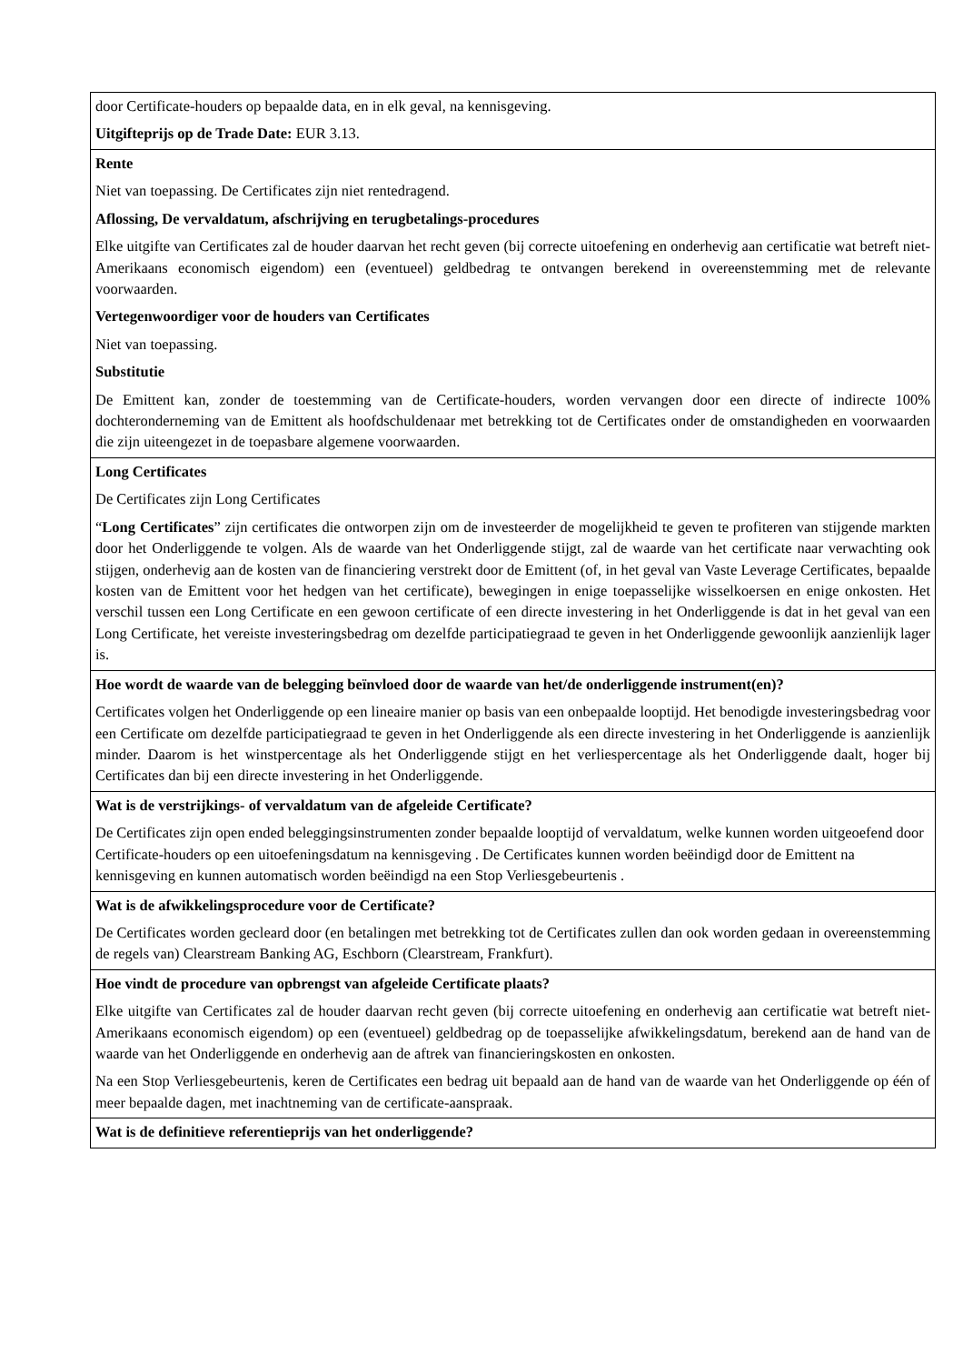| door Certificate-houders op bepaalde data, en in elk geval, na kennisgeving. Uitgifteprijs op de Trade Date: EUR 3.13. |
| Rente Niet van toepassing. De Certificates zijn niet rentedragend. Aflossing, De vervaldatum, afschrijving en terugbetalings-procedures Elke uitgifte van Certificates zal de houder daarvan het recht geven (bij correcte uitoefening en onderhevig aan certificatie wat betreft niet-Amerikaans economisch eigendom) een (eventueel) geldbedrag te ontvangen berekend in overeenstemming met de relevante voorwaarden. Vertegenwoordiger voor de houders van Certificates Niet van toepassing. Substitutie De Emittent kan, zonder de toestemming van de Certificate-houders, worden vervangen door een directe of indirecte 100% dochteronderneming van de Emittent als hoofdschuldenaar met betrekking tot de Certificates onder de omstandigheden en voorwaarden die zijn uiteengezet in de toepasbare algemene voorwaarden. |
| Long Certificates De Certificates zijn Long Certificates “ Long Certificates ” zijn certificates die ontworpen zijn om de investeerder de mogelijkheid te geven te profiteren van stijgende markten door het Onderliggende te volgen. Als de waarde van het Onderliggende stijgt, zal de waarde van het certificate naar verwachting ook stijgen, onderhevig aan de kosten van de financiering verstrekt door de Emittent (of, in het geval van Vaste Leverage Certificates, bepaalde kosten van de Emittent voor het hedgen van het certificate), bewegingen in enige toepasselijke wisselkoersen en enige onkosten. Het verschil tussen een Long Certificate en een gewoon certificate of een directe investering in het Onderliggende is dat in het geval van een Long Certificate, het vereiste investeringsbedrag om dezelfde participatiegraad te geven in het Onderliggende gewoonlijk aanzienlijk lager is. |
| Hoe wordt de waarde van de belegging beïnvloed door de waarde van het/de onderliggende instrument(en)? Certificates volgen het Onderliggende op een lineaire manier op basis van een onbepaalde looptijd. Het benodigde investeringsbedrag voor een Certificate om dezelfde participatiegraad te geven in het Onderliggende als een directe investering in het Onderliggende is aanzienlijk minder. Daarom is het winstpercentage als het Onderliggende stijgt en het verliespercentage als het Onderliggende daalt, hoger bij Certificates dan bij een directe investering in het Onderliggende. |
| Wat is de verstrijkings- of vervaldatum van de afgeleide Certificate? De Certificates zijn open ended beleggingsinstrumenten zonder bepaalde looptijd of vervaldatum, welke kunnen worden uitgeoefend door Certificate-houders op een uitoefeningsdatum na kennisgeving . De Certificates kunnen worden beëindigd door de Emittent na kennisgeving en kunnen automatisch worden beëindigd na een Stop Verliesgebeurtenis . |
| Wat is de afwikkelingsprocedure voor de Certificate? De Certificates worden gecleard door (en betalingen met betrekking tot de Certificates zullen dan ook worden gedaan in overeenstemming de regels van) Clearstream Banking AG, Eschborn (Clearstream, Frankfurt). |
| Hoe vindt de procedure van opbrengst van afgeleide Certificate plaats? Elke uitgifte van Certificates zal de houder daarvan recht geven (bij correcte uitoefening en onderhevig aan certificatie wat betreft niet-Amerikaans economisch eigendom) op een (eventueel) geldbedrag op de toepasselijke afwikkelingsdatum, berekend aan de hand van de waarde van het Onderliggende en onderhevig aan de aftrek van financieringskosten en onkosten. Na een Stop Verliesgebeurtenis, keren de Certificates een bedrag uit bepaald aan de hand van de waarde van het Onderliggende op één of meer bepaalde dagen, met inachtneming van de certificate-aanspraak. |
| Wat is de definitieve referentieprijs van het onderliggende? |